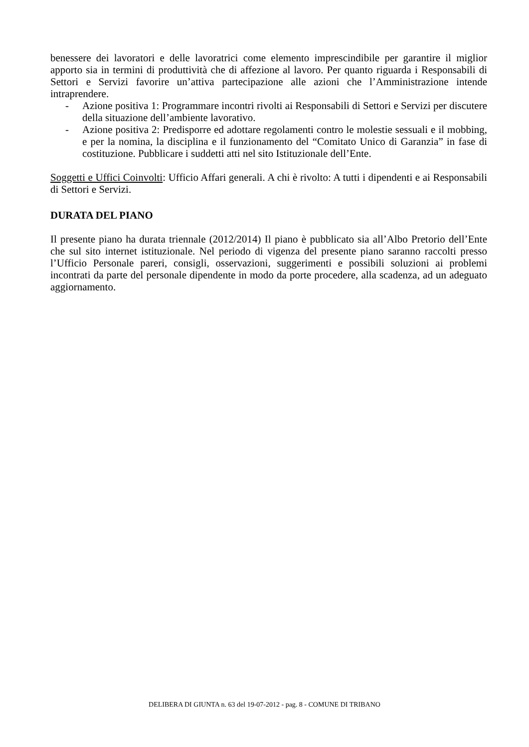benessere dei lavoratori e delle lavoratrici come elemento imprescindibile per garantire il miglior apporto sia in termini di produttività che di affezione al lavoro. Per quanto riguarda i Responsabili di Settori e Servizi favorire un’attiva partecipazione alle azioni che l’Amministrazione intende intraprendere.
- Azione positiva 1: Programmare incontri rivolti ai Responsabili di Settori e Servizi per discutere della situazione dell’ambiente lavorativo.
- Azione positiva 2: Predisporre ed adottare regolamenti contro le molestie sessuali e il mobbing, e per la nomina, la disciplina e il funzionamento del “Comitato Unico di Garanzia” in fase di costituzione. Pubblicare i suddetti atti nel sito Istituzionale dell’Ente.
Soggetti e Uffici Coinvolti: Ufficio Affari generali. A chi è rivolto: A tutti i dipendenti e ai Responsabili di Settori e Servizi.
DURATA DEL PIANO
Il presente piano ha durata triennale (2012/2014) Il piano è pubblicato sia all’Albo Pretorio dell’Ente che sul sito internet istituzionale. Nel periodo di vigenza del presente piano saranno raccolti presso l’Ufficio Personale pareri, consigli, osservazioni, suggerimenti e possibili soluzioni ai problemi incontrati da parte del personale dipendente in modo da porte procedere, alla scadenza, ad un adeguato aggiornamento.
DELIBERA DI GIUNTA n. 63 del 19-07-2012 - pag. 8 - COMUNE DI TRIBANO